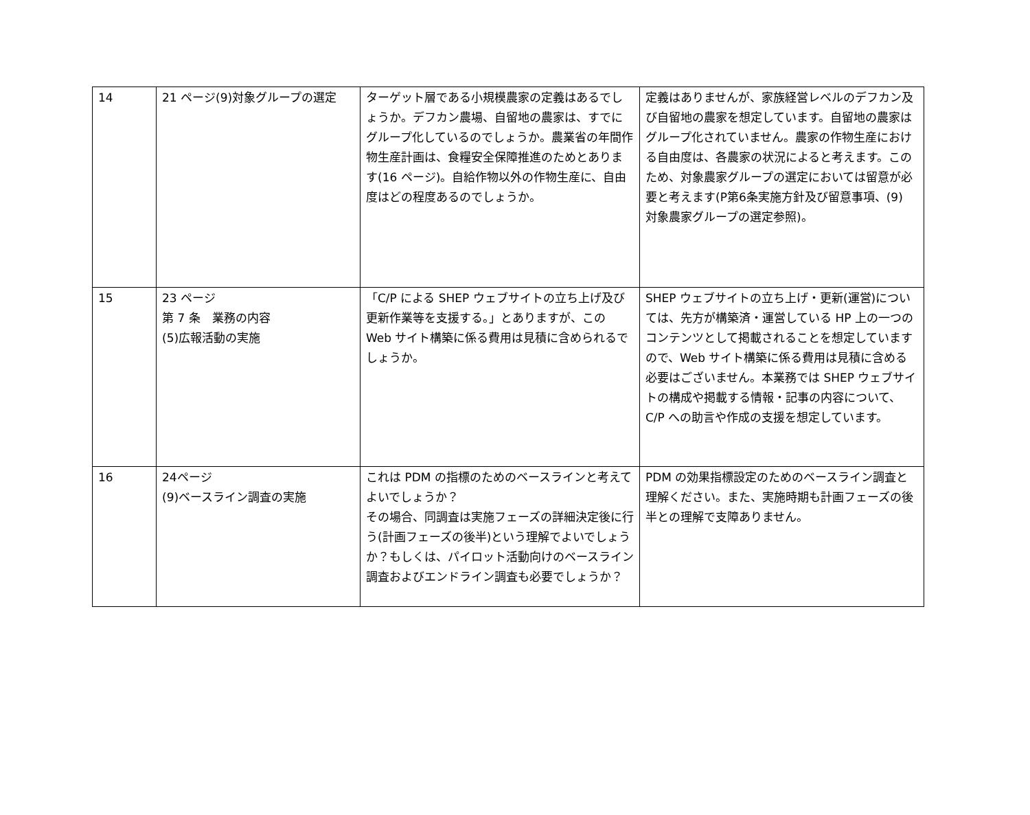| 14 | 21 ページ(9)対象グループの選定 | ターゲット層である小規模農家の定義はあるでしょうか。デフカン農場、自留地の農家は、すでにグループ化しているのでしょうか。農業省の年間作物生産計画は、食糧安全保障推進のためとあります(16 ページ)。自給作物以外の作物生産に、自由度はどの程度あるのでしょうか。 | 定義はありませんが、家族経営レベルのデフカン及び自留地の農家を想定しています。自留地の農家はグループ化されていません。農家の作物生産における自由度は、各農家の状況によると考えます。このため、対象農家グループの選定においては留意が必要と考えます(P第6条実施方針及び留意事項、(9) 対象農家グループの選定参照)。 |
| 15 | 23 ページ 第 7 条 業務の内容 (5)広報活動の実施 | 「C/P による SHEP ウェブサイトの立ち上げ及び更新作業等を支援する。」とありますが、この Web サイト構築に係る費用は見積に含められるでしょうか。 | SHEP ウェブサイトの立ち上げ・更新(運営)については、先方が構築済・運営している HP 上の一つのコンテンツとして掲載されることを想定していますので、Web サイト構築に係る費用は見積に含める必要はございません。本業務では SHEP ウェブサイトの構成や掲載する情報・記事の内容について、C/P への助言や作成の支援を想定しています。 |
| 16 | 24ページ (9)ベースライン調査の実施 | これは PDM の指標のためのベースラインと考えてよいでしょうか？ その場合、同調査は実施フェーズの詳細決定後に行う(計画フェーズの後半)という理解でよいでしょうか？もしくは、パイロット活動向けのベースライン調査およびエンドライン調査も必要でしょうか？ | PDM の効果指標設定のためのベースライン調査と理解ください。また、実施時期も計画フェーズの後半との理解で支障ありません。 |